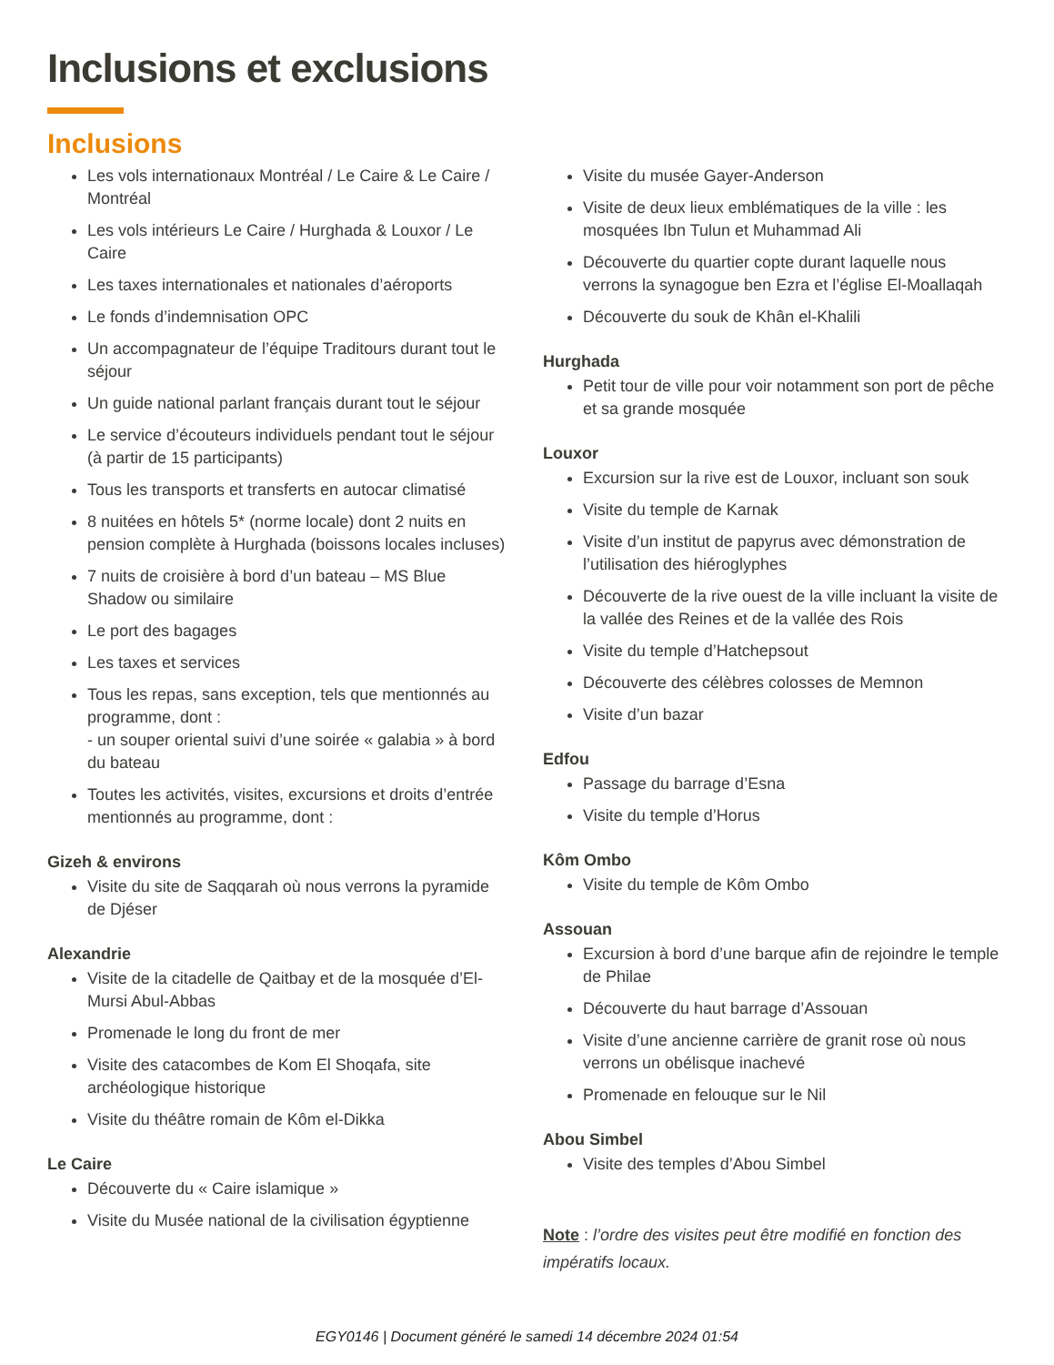Inclusions et exclusions
Inclusions
Les vols internationaux Montréal / Le Caire & Le Caire / Montréal
Les vols intérieurs Le Caire / Hurghada & Louxor / Le Caire
Les taxes internationales et nationales d’aéroports
Le fonds d’indemnisation OPC
Un accompagnateur de l’équipe Traditours durant tout le séjour
Un guide national parlant français durant tout le séjour
Le service d’écouteurs individuels pendant tout le séjour (à partir de 15 participants)
Tous les transports et transferts en autocar climatisé
8 nuitées en hôtels 5* (norme locale) dont 2 nuits en pension complète à Hurghada (boissons locales incluses)
7 nuits de croisière à bord d’un bateau – MS Blue Shadow ou similaire
Le port des bagages
Les taxes et services
Tous les repas, sans exception, tels que mentionnés au programme, dont :
- un souper oriental suivi d’une soirée « galabia » à bord du bateau
Toutes les activités, visites, excursions et droits d’entrée mentionnés au programme, dont :
Gizeh & environs
Visite du site de Saqqarah où nous verrons la pyramide de Djéser
Alexandrie
Visite de la citadelle de Qaitbay et de la mosquée d’El-Mursi Abul-Abbas
Promenade le long du front de mer
Visite des catacombes de Kom El Shoqafa, site archéologique historique
Visite du théâtre romain de Kôm el-Dikka
Le Caire
Découverte du « Caire islamique »
Visite du Musée national de la civilisation égyptienne
Visite du musée Gayer-Anderson
Visite de deux lieux emblématiques de la ville : les mosquées Ibn Tulun et Muhammad Ali
Découverte du quartier copte durant laquelle nous verrons la synagogue ben Ezra et l’église El-Moallaqah
Découverte du souk de Khân el-Khalili
Hurghada
Petit tour de ville pour voir notamment son port de pêche et sa grande mosquée
Louxor
Excursion sur la rive est de Louxor, incluant son souk
Visite du temple de Karnak
Visite d’un institut de papyrus avec démonstration de l’utilisation des hiéroglyphes
Découverte de la rive ouest de la ville incluant la visite de la vallée des Reines et de la vallée des Rois
Visite du temple d’Hatchepsout
Découverte des célèbres colosses de Memnon
Visite d’un bazar
Edfou
Passage du barrage d’Esna
Visite du temple d’Horus
Kôm Ombo
Visite du temple de Kôm Ombo
Assouan
Excursion à bord d’une barque afin de rejoindre le temple de Philae
Découverte du haut barrage d’Assouan
Visite d’une ancienne carrière de granit rose où nous verrons un obélisque inachevé
Promenade en felouque sur le Nil
Abou Simbel
Visite des temples d’Abou Simbel
Note : l’ordre des visites peut être modifié en fonction des impératifs locaux.
EGY0146 | Document généré le samedi 14 décembre 2024 01:54